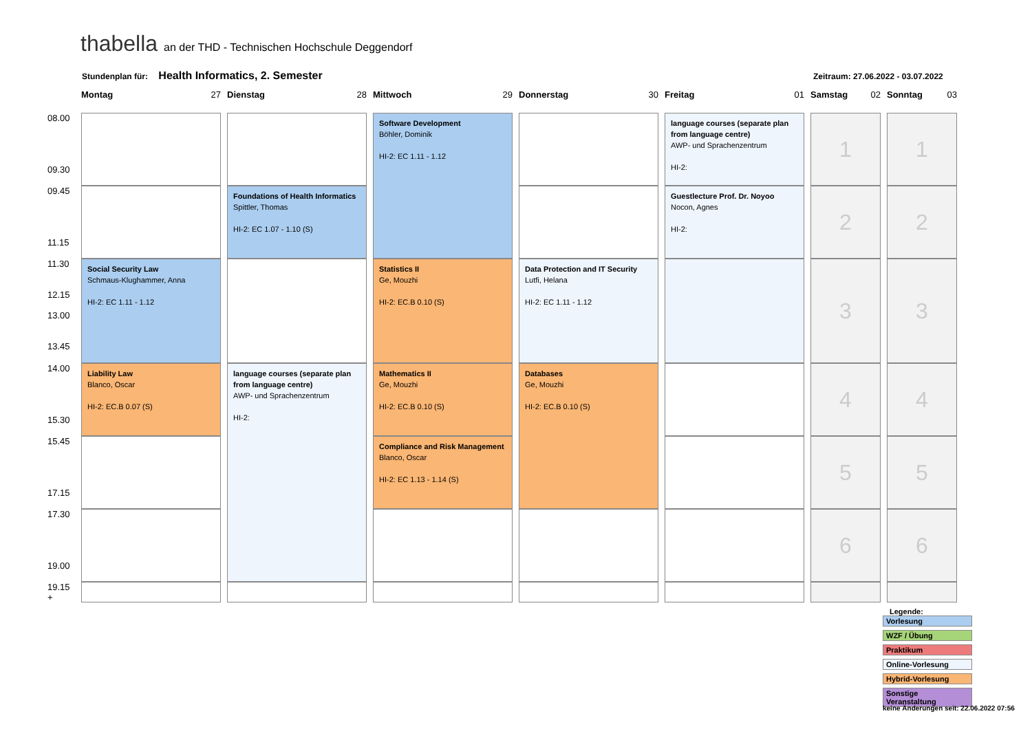thabella an der THD - Technischen Hochschule Deggendorf
Stundenplan für: Health Informatics, 2. Semester
Zeitraum: 27.06.2022 - 03.07.2022
| | Montag 27 | Dienstag 28 | Mittwoch 29 | Donnerstag 30 | Freitag 01 | Samstag 02 | Sonntag 03 |
| --- | --- | --- | --- | --- | --- | --- | --- |
| 08.00 09.30 | | | Software Development Böhler, Dominik HI-2: EC 1.11 - 1.12 | | language courses (separate plan from language centre) AWP- und Sprachenzentrum HI-2: | 1 | 1 |
| 09.45 11.15 | | Foundations of Health Informatics Spittler, Thomas HI-2: EC 1.07 - 1.10 (S) | | | Guestlecture Prof. Dr. Noyoo Nocon, Agnes HI-2: | 2 | 2 |
| 11.30 12.15 13.00 13.45 | Social Security Law Schmaus-Klughammer, Anna HI-2: EC 1.11 - 1.12 | | Statistics II Ge, Mouzhi HI-2: EC.B 0.10 (S) | Data Protection and IT Security Lutfi, Helana HI-2: EC 1.11 - 1.12 | | 3 | 3 |
| 14.00 15.30 | Liability Law Blanco, Oscar HI-2: EC.B 0.07 (S) | language courses (separate plan from language centre) AWP- und Sprachenzentrum HI-2: | Mathematics II Ge, Mouzhi HI-2: EC.B 0.10 (S) | Databases Ge, Mouzhi HI-2: EC.B 0.10 (S) | | 4 | 4 |
| 15.45 17.15 | | | Compliance and Risk Management Blanco, Oscar HI-2: EC 1.13 - 1.14 (S) | | | 5 | 5 |
| 17.30 19.00 | | | | | | 6 | 6 |
| 19.15 + | | | | | | | |
Legende:
Vorlesung
WZF / Übung
Praktikum
Online-Vorlesung
Hybrid-Vorlesung
Sonstige Veranstaltung
keine Änderungen seit: 22.06.2022 07:56